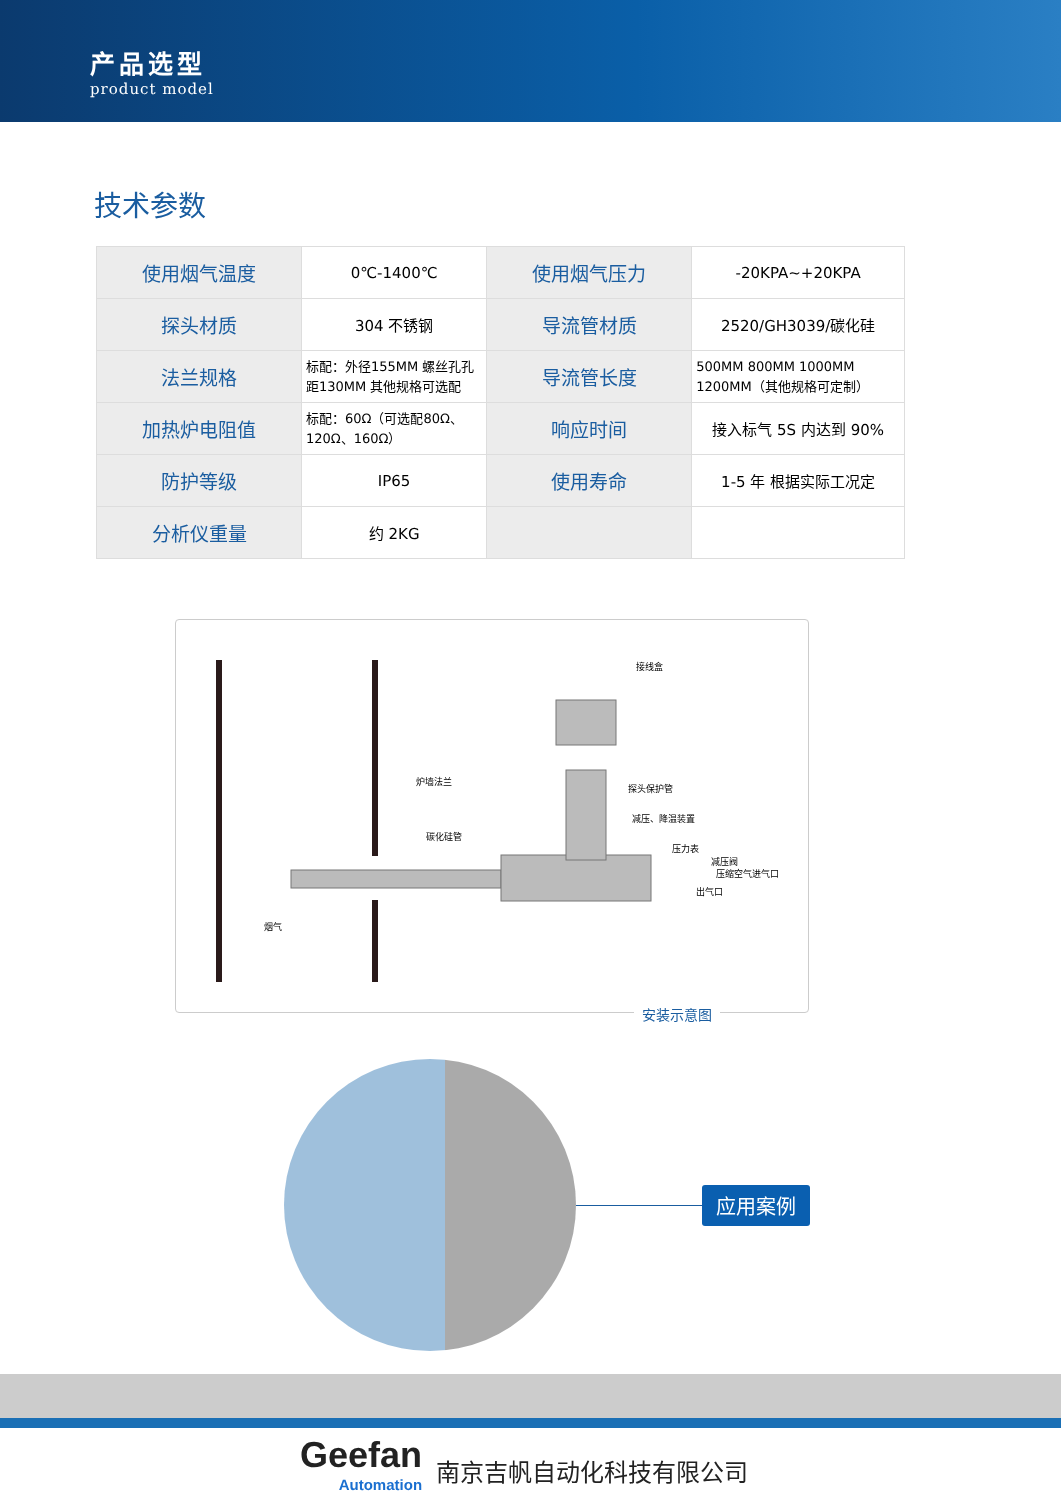产品选型
product model
技术参数
| 使用烟气温度 | 0℃-1400℃ | 使用烟气压力 | -20KPA~+20KPA |
| 探头材质 | 304 不锈钢 | 导流管材质 | 2520/GH3039/碳化硅 |
| 法兰规格 | 标配：外径155MM 螺丝孔孔距130MM 其他规格可选配 | 导流管长度 | 500MM 800MM 1000MM 1200MM（其他规格可定制） |
| 加热炉电阻值 | 标配：60Ω（可选配80Ω、120Ω、160Ω） | 响应时间 | 接入标气 5S 内达到 90% |
| 防护等级 | IP65 | 使用寿命 | 1-5 年 根据实际工况定 |
| 分析仪重量 | 约 2KG | | |
接线盒
炉墙法兰
碳化硅管
探头保护管
减压、降温装置
压力表
减压阀
压缩空气进气口
出气口
烟气
安装示意图
应用案例
Geefan
Automation
南京吉帆自动化科技有限公司